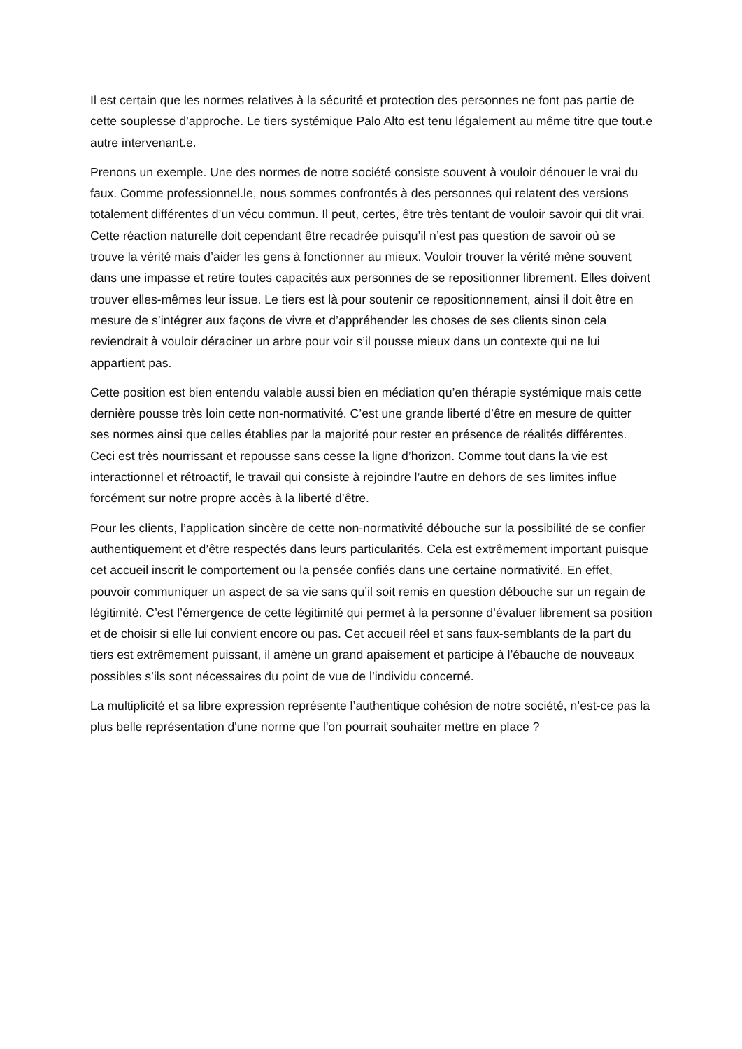Il est certain que les normes relatives à la sécurité et protection des personnes ne font pas partie de cette souplesse d’approche. Le tiers systémique Palo Alto est tenu légalement au même titre que tout.e autre intervenant.e.
Prenons un exemple. Une des normes de notre société consiste souvent à vouloir dénouer le vrai du faux. Comme professionnel.le, nous sommes confrontés à des personnes qui relatent des versions totalement différentes d’un vécu commun. Il peut, certes, être très tentant de vouloir savoir qui dit vrai. Cette réaction naturelle doit cependant être recadrée puisqu’il n’est pas question de savoir où se trouve la vérité mais d’aider les gens à fonctionner au mieux. Vouloir trouver la vérité mène souvent dans une impasse et retire toutes capacités aux personnes de se repositionner librement. Elles doivent trouver elles-mêmes leur issue. Le tiers est là pour soutenir ce repositionnement, ainsi il doit être en mesure de s’intégrer aux façons de vivre et d’appréhender les choses de ses clients sinon cela reviendrait à vouloir déraciner un arbre pour voir s’il pousse mieux dans un contexte qui ne lui appartient pas.
Cette position est bien entendu valable aussi bien en médiation qu’en thérapie systémique mais cette dernière pousse très loin cette non-normativité. C’est une grande liberté d’être en mesure de quitter ses normes ainsi que celles établies par la majorité pour rester en présence de réalités différentes. Ceci est très nourrissant et repousse sans cesse la ligne d’horizon. Comme tout dans la vie est interactionnel et rétroactif, le travail qui consiste à rejoindre l’autre en dehors de ses limites influe forcément sur notre propre accès à la liberté d’être.
Pour les clients, l’application sincère de cette non-normativité débouche sur la possibilité de se confier authentiquement et d’être respectés dans leurs particularités. Cela est extrêmement important puisque cet accueil inscrit le comportement ou la pensée confiés dans une certaine normativité. En effet, pouvoir communiquer un aspect de sa vie sans qu’il soit remis en question débouche sur un regain de légitimité. C’est l’émergence de cette légitimité qui permet à la personne d’évaluer librement sa position et de choisir si elle lui convient encore ou pas. Cet accueil réel et sans faux-semblants de la part du tiers est extrêmement puissant, il amène un grand apaisement et participe à l’ébauche de nouveaux possibles s’ils sont nécessaires du point de vue de l’individu concerné.
La multiplicité et sa libre expression représente l’authentique cohésion de notre société, n’est-ce pas la plus belle représentation d'une norme que l'on pourrait souhaiter mettre en place ?